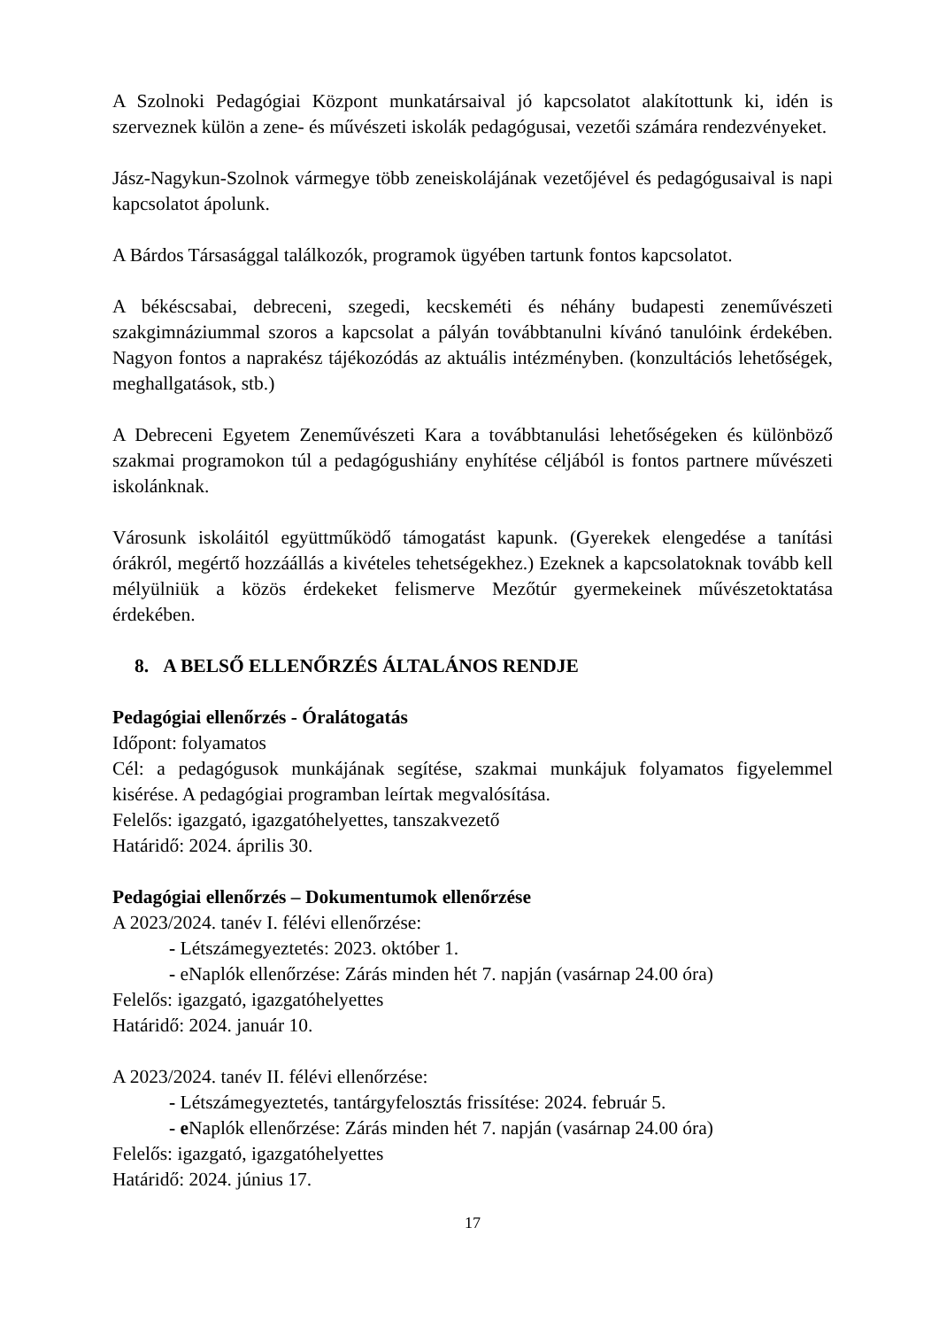A Szolnoki Pedagógiai Központ munkatársaival jó kapcsolatot alakítottunk ki, idén is szerveznek külön a zene- és művészeti iskolák pedagógusai, vezetői számára rendezvényeket.
Jász-Nagykun-Szolnok vármegye több zeneiskolájának vezetőjével és pedagógusaival is napi kapcsolatot ápolunk.
A Bárdos Társasággal találkozók, programok ügyében tartunk fontos kapcsolatot.
A békéscsabai, debreceni, szegedi, kecskeméti és néhány budapesti zeneművészeti szakgimnáziummal szoros a kapcsolat a pályán továbbtanulni kívánó tanulóink érdekében. Nagyon fontos a naprakész tájékozódás az aktuális intézményben. (konzultációs lehetőségek, meghallgatások, stb.)
A Debreceni Egyetem Zeneművészeti Kara a továbbtanulási lehetőségeken és különböző szakmai programokon túl a pedagógushiány enyhítése céljából is fontos partnere művészeti iskolánknak.
Városunk iskoláitól együttműködő támogatást kapunk. (Gyerekek elengedése a tanítási órákról, megértő hozzáállás a kivételes tehetségekhez.) Ezeknek a kapcsolatoknak tovább kell mélyülniük a közös érdekeket felismerve Mezőtúr gyermekeinek művészetoktatása érdekében.
8. A BELSŐ ELLENŐRZÉS ÁLTALÁNOS RENDJE
Pedagógiai ellenőrzés - Óralátogatás
Időpont: folyamatos
Cél: a pedagógusok munkájának segítése, szakmai munkájuk folyamatos figyelemmel kisérése. A pedagógiai programban leírtak megvalósítása.
Felelős: igazgató, igazgatóhelyettes, tanszakvezető
Határidő: 2024. április 30.
Pedagógiai ellenőrzés – Dokumentumok ellenőrzése
A 2023/2024. tanév I. félévi ellenőrzése:
- Létszámegyeztetés: 2023. október 1.
- eNaplók ellenőrzése: Zárás minden hét 7. napján (vasárnap 24.00 óra)
Felelős: igazgató, igazgatóhelyettes
Határidő: 2024. január 10.
A 2023/2024. tanév II. félévi ellenőrzése:
- Létszámegyeztetés, tantárgyfelosztás frissítése: 2024. február 5.
- e Naplók ellenőrzése: Zárás minden hét 7. napján (vasárnap 24.00 óra)
Felelős: igazgató, igazgatóhelyettes
Határidő: 2024. június 17.
17